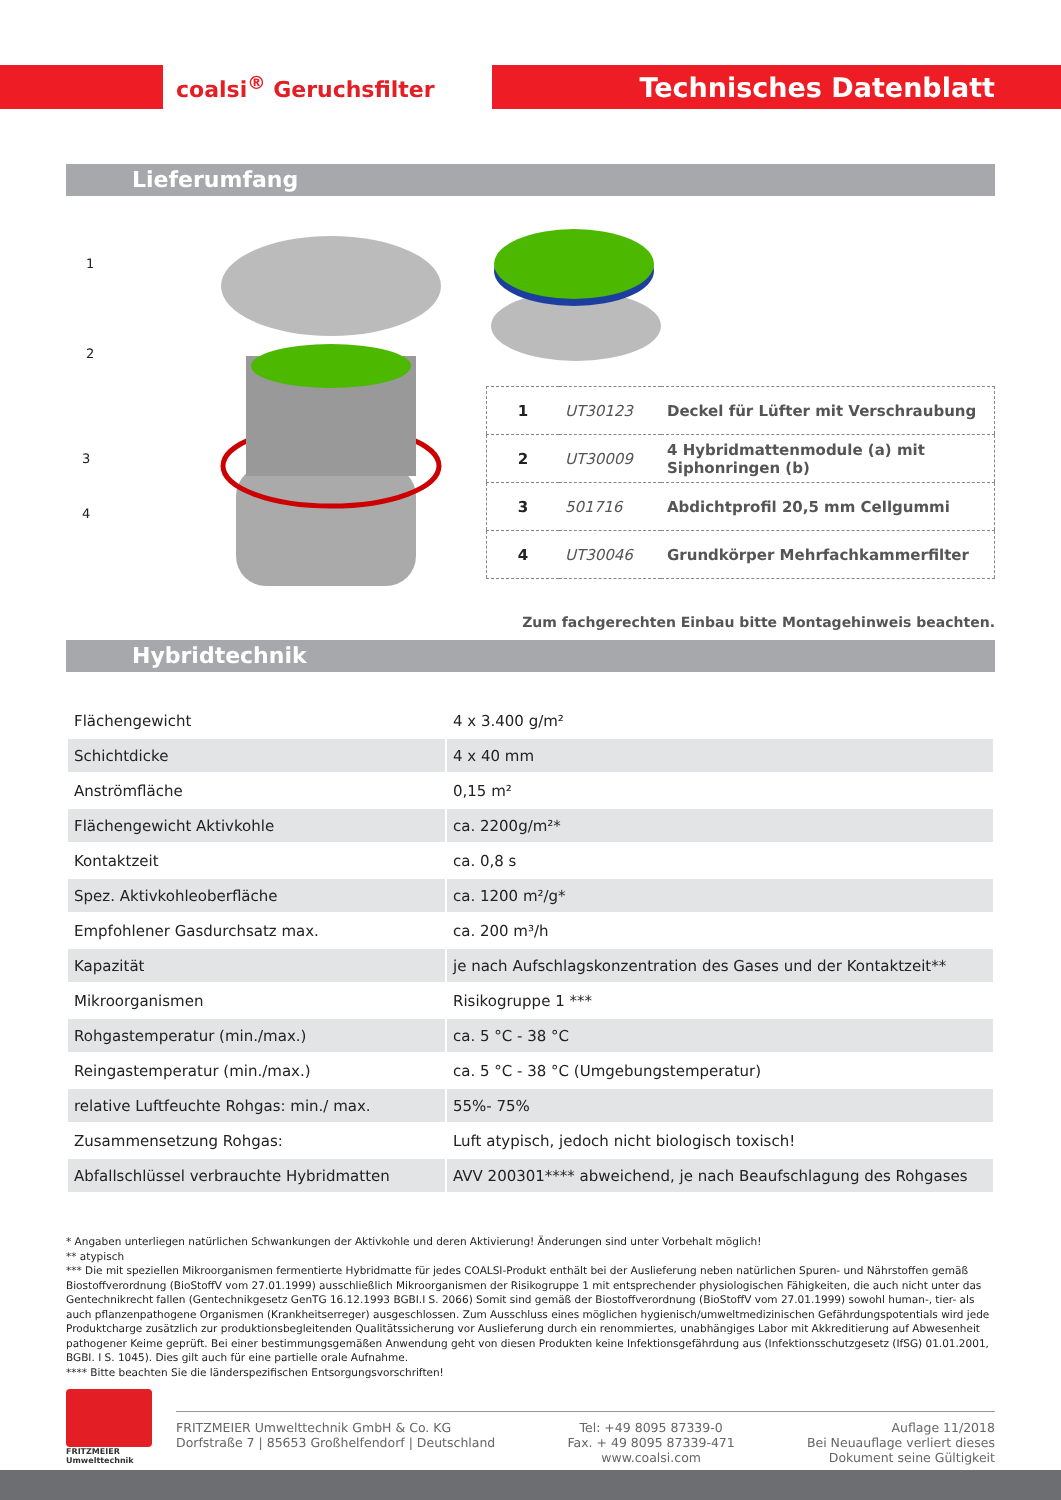coalsi<sup>®</sup> Geruchsfilter Technisches Datenblatt
Lieferumfang
1
2
3
4
| 1 | UT30123 | Deckel für Lüfter mit Verschraubung |
| 2 | UT30009 | 4 Hybridmattenmodule (a) mit Siphonringen (b) |
| 3 | 501716 | Abdichtprofil 20,5 mm Cellgummi |
| 4 | UT30046 | Grundkörper Mehrfachkammerfilter |
Zum fachgerechten Einbau bitte Montagehinweis beachten.
Hybridtechnik
| Flächengewicht | 4 x 3.400 g/m² |
| Schichtdicke | 4 x 40 mm |
| Anströmfläche | 0,15 m² |
| Flächengewicht Aktivkohle | ca. 2200g/m²* |
| Kontaktzeit | ca. 0,8 s |
| Spez. Aktivkohleoberfläche | ca. 1200 m²/g* |
| Empfohlener Gasdurchsatz max. | ca. 200 m³/h |
| Kapazität | je nach Aufschlagskonzentration des Gases und der Kontaktzeit** |
| Mikroorganismen | Risikogruppe 1 *** |
| Rohgastemperatur (min./max.) | ca. 5 °C - 38 °C |
| Reingastemperatur (min./max.) | ca. 5 °C - 38 °C (Umgebungstemperatur) |
| relative Luftfeuchte Rohgas: min./ max. | 55%- 75% |
| Zusammensetzung Rohgas: | Luft atypisch, jedoch nicht biologisch toxisch! |
| Abfallschlüssel verbrauchte Hybridmatten | AVV 200301**** abweichend, je nach Beaufschlagung des Rohgases |
* Angaben unterliegen natürlichen Schwankungen der Aktivkohle und deren Aktivierung! Änderungen sind unter Vorbehalt möglich!
** atypisch
*** Die mit speziellen Mikroorganismen fermentierte Hybridmatte für jedes COALSI-Produkt enthält bei der Auslieferung neben natürlichen Spuren- und Nährstoffen gemäß Biostoffverordnung (BioStoffV vom 27.01.1999) ausschließlich Mikroorganismen der Risikogruppe 1 mit entsprechender physiologischen Fähigkeiten, die auch nicht unter das Gentechnikrecht fallen (Gentechnikgesetz GenTG 16.12.1993 BGBI.I S. 2066) Somit sind gemäß der Biostoffverordnung (BioStoffV vom 27.01.1999) sowohl human-, tier- als auch pflanzenpathogene Organismen (Krankheitserreger) ausgeschlossen. Zum Ausschluss eines möglichen hygienisch/umweltmedizinischen Gefährdungspotentials wird jede Produktcharge zusätzlich zur produktionsbegleitenden Qualitätssicherung vor Auslieferung durch ein renommiertes, unabhängiges Labor mit Akkreditierung auf Abwesenheit pathogener Keime geprüft. Bei einer bestimmungsgemäßen Anwendung geht von diesen Produkten keine Infektionsgefährdung aus (Infektionsschutzgesetz (IfSG) 01.01.2001, BGBI. I S. 1045). Dies gilt auch für eine partielle orale Aufnahme.
**** Bitte beachten Sie die länderspezifischen Entsorgungsvorschriften!
FRITZMEIER
Umwelttechnik
FRITZMEIER Umwelttechnik GmbH & Co. KG
Dorfstraße 7 | 85653 Großhelfendorf | Deutschland
Tel: +49 8095 87339-0
Fax. + 49 8095 87339-471
www.coalsi.com
Auflage 11/2018
Bei Neuauflage verliert dieses
Dokument seine Gültigkeit